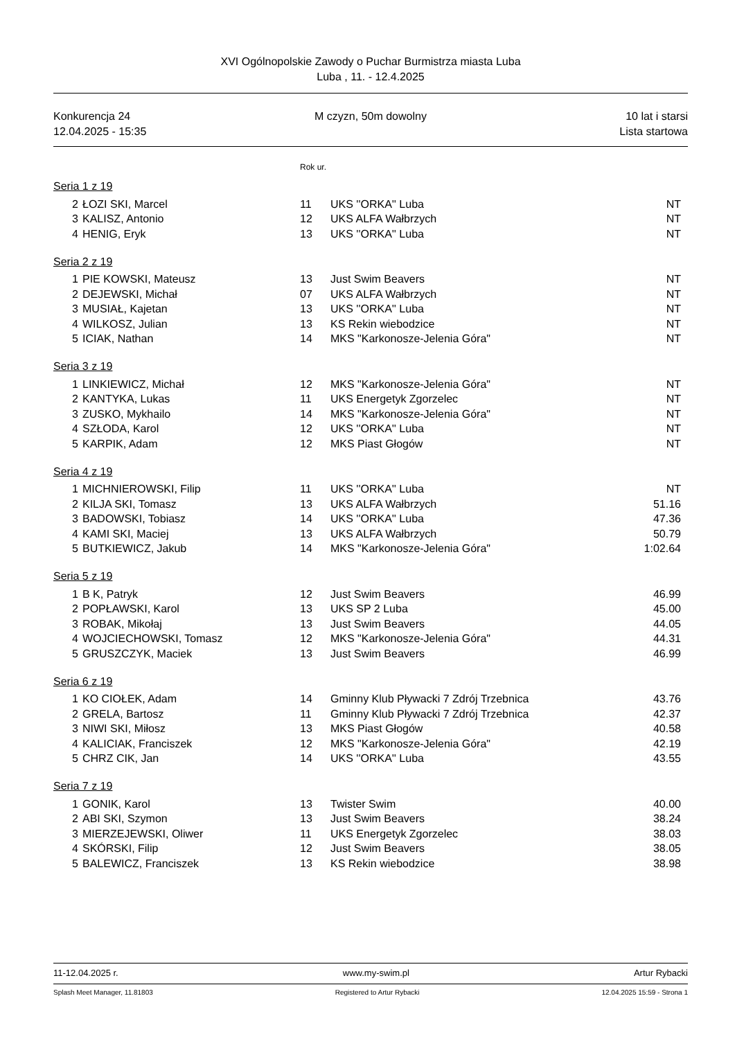XVI Ogólnopolskie Zawody o Puchar Burmistrza miasta Luba
Luba , 11. - 12.4.2025
Konkurencja 24
12.04.2025 - 15:35
M czyzn, 50m dowolny 10 lat i starsi
Lista startowa
Rok ur.
Seria 1 z 19
| 2 | ŁOZI SKI, Marcel | 11 | UKS ''ORKA'' Luba | NT |
| 3 | KALISZ, Antonio | 12 | UKS ALFA Wałbrzych | NT |
| 4 | HENIG, Eryk | 13 | UKS ''ORKA'' Luba | NT |
Seria 2 z 19
| 1 | PIE KOWSKI, Mateusz | 13 | Just Swim Beavers | NT |
| 2 | DEJEWSKI, Michał | 07 | UKS ALFA Wałbrzych | NT |
| 3 | MUSIAŁ, Kajetan | 13 | UKS ''ORKA'' Luba | NT |
| 4 | WILKOSZ, Julian | 13 | KS Rekin wiebodzice | NT |
| 5 | ICIAK, Nathan | 14 | MKS "Karkonosze-Jelenia Góra" | NT |
Seria 3 z 19
| 1 | LINKIEWICZ, Michał | 12 | MKS "Karkonosze-Jelenia Góra" | NT |
| 2 | KANTYKA, Lukas | 11 | UKS Energetyk Zgorzelec | NT |
| 3 | ZUSKO, Mykhailo | 14 | MKS "Karkonosze-Jelenia Góra" | NT |
| 4 | SZŁODA, Karol | 12 | UKS ''ORKA'' Luba | NT |
| 5 | KARPIK, Adam | 12 | MKS Piast Głogów | NT |
Seria 4 z 19
| 1 | MICHNIEROWSKI, Filip | 11 | UKS ''ORKA'' Luba | NT |
| 2 | KILJA SKI, Tomasz | 13 | UKS ALFA Wałbrzych | 51.16 |
| 3 | BADOWSKI, Tobiasz | 14 | UKS ''ORKA'' Luba | 47.36 |
| 4 | KAMI SKI, Maciej | 13 | UKS ALFA Wałbrzych | 50.79 |
| 5 | BUTKIEWICZ, Jakub | 14 | MKS "Karkonosze-Jelenia Góra" | 1:02.64 |
Seria 5 z 19
| 1 | B K, Patryk | 12 | Just Swim Beavers | 46.99 |
| 2 | POPŁAWSKI, Karol | 13 | UKS SP 2 Luba | 45.00 |
| 3 | ROBAK, Mikołaj | 13 | Just Swim Beavers | 44.05 |
| 4 | WOJCIECHOWSKI, Tomasz | 12 | MKS "Karkonosze-Jelenia Góra" | 44.31 |
| 5 | GRUSZCZYK, Maciek | 13 | Just Swim Beavers | 46.99 |
Seria 6 z 19
| 1 | KO CIOŁEK, Adam | 14 | Gminny Klub Pływacki 7 Zdrój Trzebnica | 43.76 |
| 2 | GRELA, Bartosz | 11 | Gminny Klub Pływacki 7 Zdrój Trzebnica | 42.37 |
| 3 | NIWI SKI, Miłosz | 13 | MKS Piast Głogów | 40.58 |
| 4 | KALICIAK, Franciszek | 12 | MKS "Karkonosze-Jelenia Góra" | 42.19 |
| 5 | CHRZ CIK, Jan | 14 | UKS ''ORKA'' Luba | 43.55 |
Seria 7 z 19
| 1 | GONIK, Karol | 13 | Twister Swim | 40.00 |
| 2 | ABI SKI, Szymon | 13 | Just Swim Beavers | 38.24 |
| 3 | MIERZEJEWSKI, Oliwer | 11 | UKS Energetyk Zgorzelec | 38.03 |
| 4 | SKÓRSKI, Filip | 12 | Just Swim Beavers | 38.05 |
| 5 | BALEWICZ, Franciszek | 13 | KS Rekin wiebodzice | 38.98 |
11-12.04.2025 r. www.my-swim.pl Artur Rybacki
Splash Meet Manager, 11.81803 Registered to Artur Rybacki 12.04.2025 15:59 - Strona 1